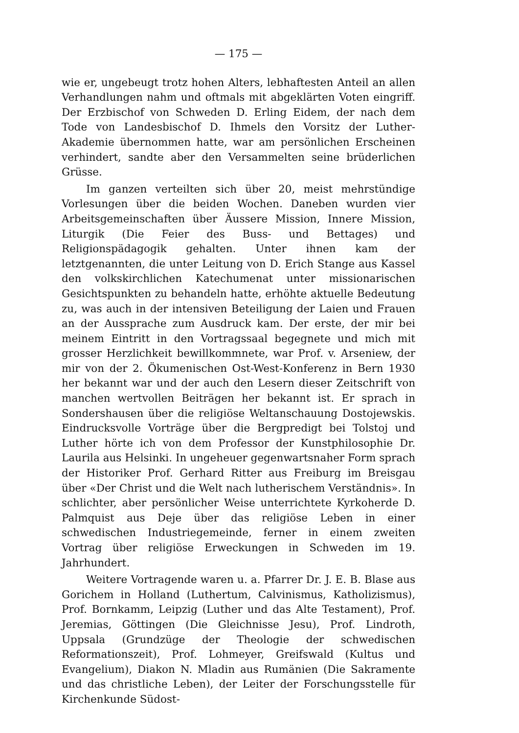— 175 —
wie er, ungebeugt trotz hohen Alters, lebhaftesten Anteil an allen Verhandlungen nahm und oftmals mit abgeklärten Voten eingriff. Der Erzbischof von Schweden D. Erling Eidem, der nach dem Tode von Landesbischof D. Ihmels den Vorsitz der Luther-Akademie übernommen hatte, war am persönlichen Erscheinen verhindert, sandte aber den Versammelten seine brüderlichen Grüsse.
Im ganzen verteilten sich über 20, meist mehrstündige Vorlesungen über die beiden Wochen. Daneben wurden vier Arbeitsgemeinschaften über Äussere Mission, Innere Mission, Liturgik (Die Feier des Buss- und Bettages) und Religionspädagogik gehalten. Unter ihnen kam der letztgenannten, die unter Leitung von D. Erich Stange aus Kassel den volkskirchlichen Katechumenat unter missionarischen Gesichtspunkten zu behandeln hatte, erhöhte aktuelle Bedeutung zu, was auch in der intensiven Beteiligung der Laien und Frauen an der Aussprache zum Ausdruck kam. Der erste, der mir bei meinem Eintritt in den Vortragssaal begegnete und mich mit grosser Herzlichkeit bewillkommnete, war Prof. v. Arseniew, der mir von der 2. Ökumenischen Ost-West-Konferenz in Bern 1930 her bekannt war und der auch den Lesern dieser Zeitschrift von manchen wertvollen Beiträgen her bekannt ist. Er sprach in Sondershausen über die religiöse Weltanschauung Dostojewskis. Eindrucksvolle Vorträge über die Bergpredigt bei Tolstoj und Luther hörte ich von dem Professor der Kunstphilosophie Dr. Laurila aus Helsinki. In ungeheuer gegenwartsnaher Form sprach der Historiker Prof. Gerhard Ritter aus Freiburg im Breisgau über «Der Christ und die Welt nach lutherischem Verständnis». In schlichter, aber persönlicher Weise unterrichtete Kyrkoherde D. Palmquist aus Deje über das religiöse Leben in einer schwedischen Industriegemeinde, ferner in einem zweiten Vortrag über religiöse Erweckungen in Schweden im 19. Jahrhundert.
Weitere Vortragende waren u. a. Pfarrer Dr. J. E. B. Blase aus Gorichem in Holland (Luthertum, Calvinismus, Katholizismus), Prof. Bornkamm, Leipzig (Luther und das Alte Testament), Prof. Jeremias, Göttingen (Die Gleichnisse Jesu), Prof. Lindroth, Uppsala (Grundzüge der Theologie der schwedischen Reformationszeit), Prof. Lohmeyer, Greifswald (Kultus und Evangelium), Diakon N. Mladin aus Rumänien (Die Sakramente und das christliche Leben), der Leiter der Forschungsstelle für Kirchenkunde Südost-